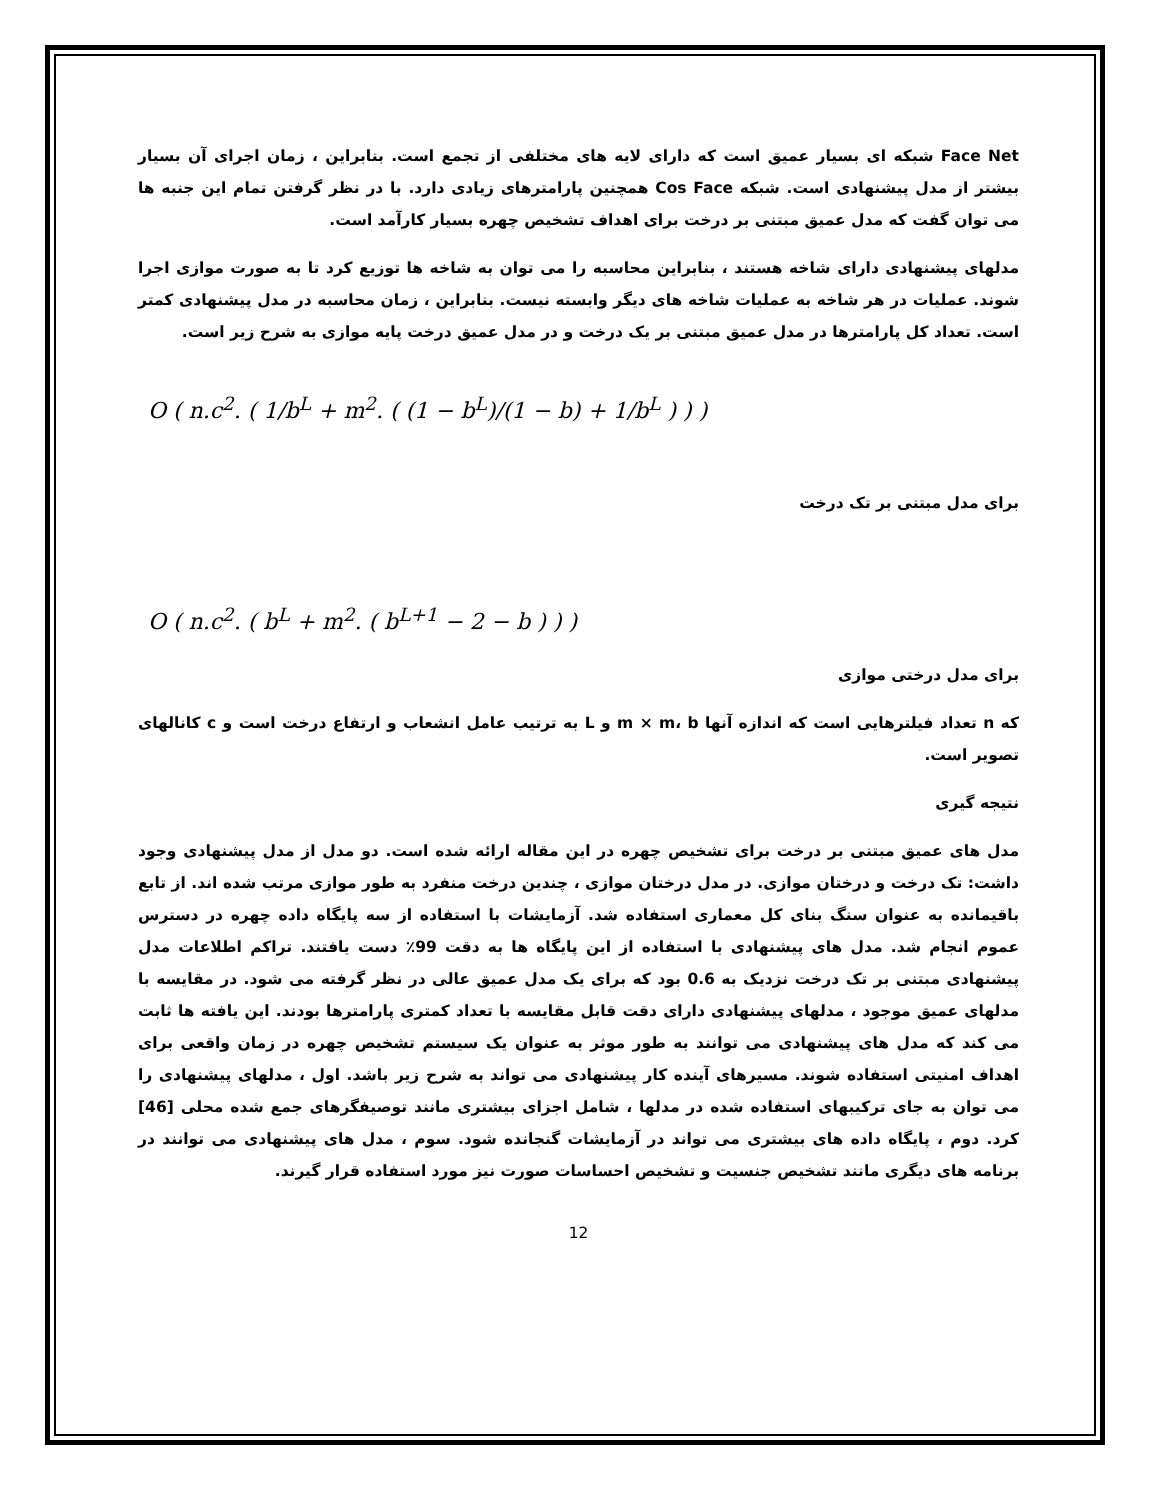Face Net شبکه ای بسیار عمیق است که دارای لایه های مختلفی از تجمع است. بنابراین ، زمان اجرای آن بسیار بیشتر از مدل پیشنهادی است. شبکه Cos Face همچنین پارامترهای زیادی دارد. با در نظر گرفتن تمام این جنبه ها می توان گفت که مدل عمیق مبتنی بر درخت برای اهداف تشخیص چهره بسیار کارآمد است.
مدلهای پیشنهادی دارای شاخه هستند ، بنابراین محاسبه را می توان به شاخه ها توزیع کرد تا به صورت موازی اجرا شوند. عملیات در هر شاخه به عملیات شاخه های دیگر وابسته نیست. بنابراین ، زمان محاسبه در مدل پیشنهادی کمتر است. تعداد کل پارامترها در مدل عمیق مبتنی بر یک درخت و در مدل عمیق درخت پایه موازی به شرح زیر است.
O ( n.c<sup>2</sup>. ( 1/b<sup>L</sup> + m<sup>2</sup>. ( (1 − b<sup>L</sup>)/(1 − b) + 1/b<sup>L</sup> ) ) )
برای مدل مبتنی بر تک درخت
O ( n.c<sup>2</sup>. ( b<sup>L</sup> + m<sup>2</sup>. ( b<sup>L+1</sup> − 2 − b ) ) )
برای مدل درختی موازی
که n تعداد فیلترهایی است که اندازه آنها m × m، b و L به ترتیب عامل انشعاب و ارتفاع درخت است و c کانالهای تصویر است.
نتیجه گیری
مدل های عمیق مبتنی بر درخت برای تشخیص چهره در این مقاله ارائه شده است. دو مدل از مدل پیشنهادی وجود داشت: تک درخت و درختان موازی. در مدل درختان موازی ، چندین درخت منفرد به طور موازی مرتب شده اند. از تابع باقیمانده به عنوان سنگ بنای کل معماری استفاده شد. آزمایشات با استفاده از سه پایگاه داده چهره در دسترس عموم انجام شد. مدل های پیشنهادی با استفاده از این پایگاه ها به دقت 99٪ دست یافتند. تراکم اطلاعات مدل پیشنهادی مبتنی بر تک درخت نزدیک به 0.6 بود که برای یک مدل عمیق عالی در نظر گرفته می شود. در مقایسه با مدلهای عمیق موجود ، مدلهای پیشنهادی دارای دقت قابل مقایسه با تعداد کمتری پارامترها بودند. این یافته ها ثابت می کند که مدل های پیشنهادی می توانند به طور موثر به عنوان یک سیستم تشخیص چهره در زمان واقعی برای اهداف امنیتی استفاده شوند. مسیرهای آینده کار پیشنهادی می تواند به شرح زیر باشد. اول ، مدلهای پیشنهادی را می توان به جای ترکیبهای استفاده شده در مدلها ، شامل اجزای بیشتری مانند توصیفگرهای جمع شده محلی [46] کرد. دوم ، پایگاه داده های بیشتری می تواند در آزمایشات گنجانده شود. سوم ، مدل های پیشنهادی می توانند در برنامه های دیگری مانند تشخیص جنسیت و تشخیص احساسات صورت نیز مورد استفاده قرار گیرند.
12